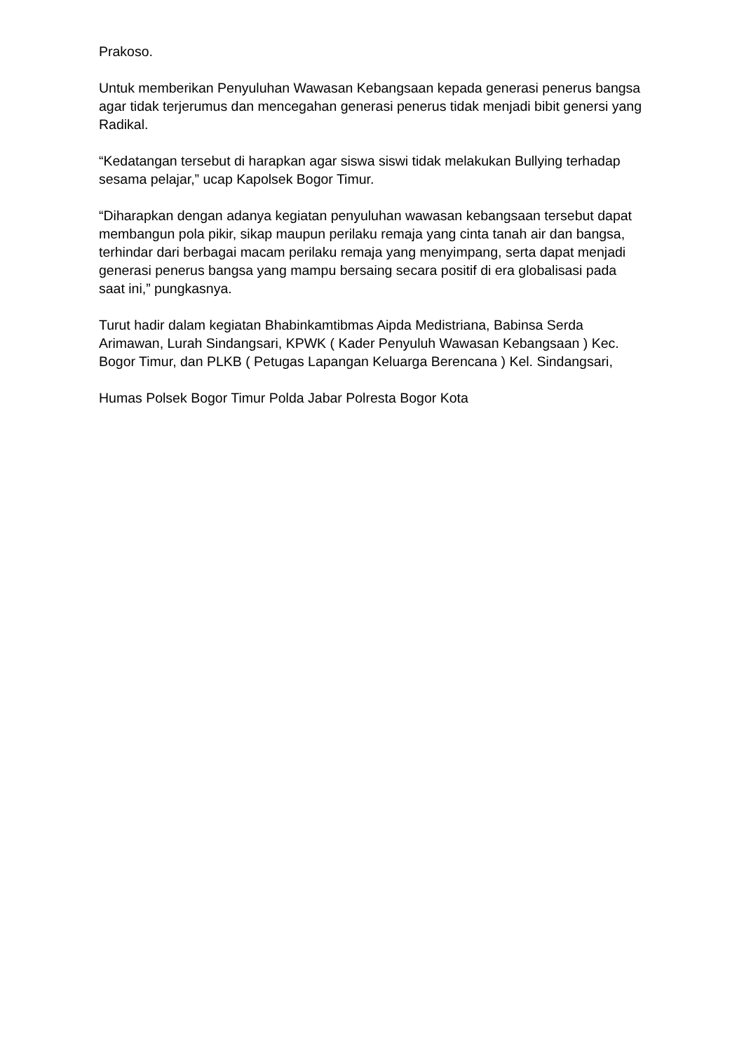Prakoso.
Untuk memberikan Penyuluhan Wawasan Kebangsaan kepada generasi penerus bangsa agar tidak terjerumus dan mencegahan generasi penerus tidak menjadi bibit genersi yang Radikal.
“Kedatangan tersebut di harapkan agar siswa siswi tidak melakukan Bullying terhadap sesama pelajar,” ucap Kapolsek Bogor Timur.
“Diharapkan dengan adanya kegiatan penyuluhan wawasan kebangsaan tersebut dapat membangun pola pikir, sikap maupun perilaku remaja yang cinta tanah air dan bangsa, terhindar dari berbagai macam perilaku remaja yang menyimpang, serta dapat menjadi generasi penerus bangsa yang mampu bersaing secara positif di era globalisasi pada saat ini,” pungkasnya.
Turut hadir dalam kegiatan Bhabinkamtibmas Aipda Medistriana, Babinsa Serda Arimawan, Lurah Sindangsari, KPWK ( Kader Penyuluh Wawasan Kebangsaan ) Kec. Bogor Timur, dan PLKB ( Petugas Lapangan Keluarga Berencana ) Kel. Sindangsari,
Humas Polsek Bogor Timur Polda Jabar Polresta Bogor Kota